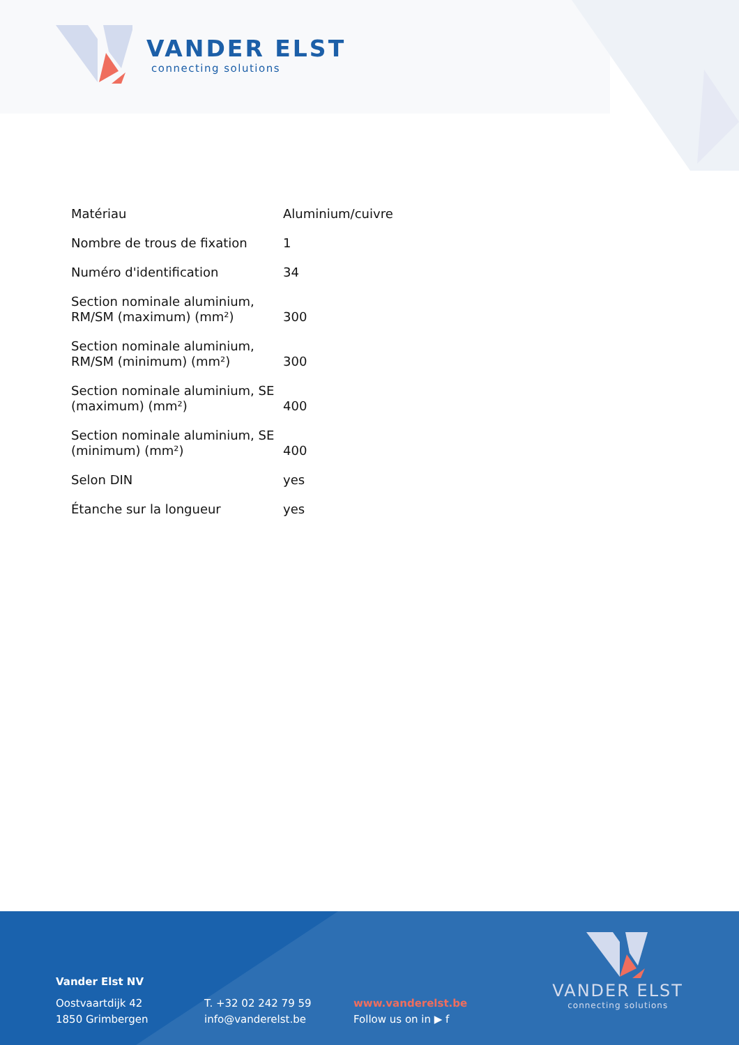VANDER ELST
connecting solutions
| Matériau | Aluminium/cuivre |
| Nombre de trous de fixation | 1 |
| Numéro d'identification | 34 |
| Section nominale aluminium, RM/SM (maximum) (mm²) | 300 |
| Section nominale aluminium, RM/SM (minimum) (mm²) | 300 |
| Section nominale aluminium, SE (maximum) (mm²) | 400 |
| Section nominale aluminium, SE (minimum) (mm²) | 400 |
| Selon DIN | yes |
| Étanche sur la longueur | yes |
Vander Elst NV
Oostvaartdijk 42
1850 Grimbergen
T. +32 02 242 79 59
info@vanderelst.be
www.vanderelst.be
Follow us on in ▶ f
VANDER ELST
connecting solutions